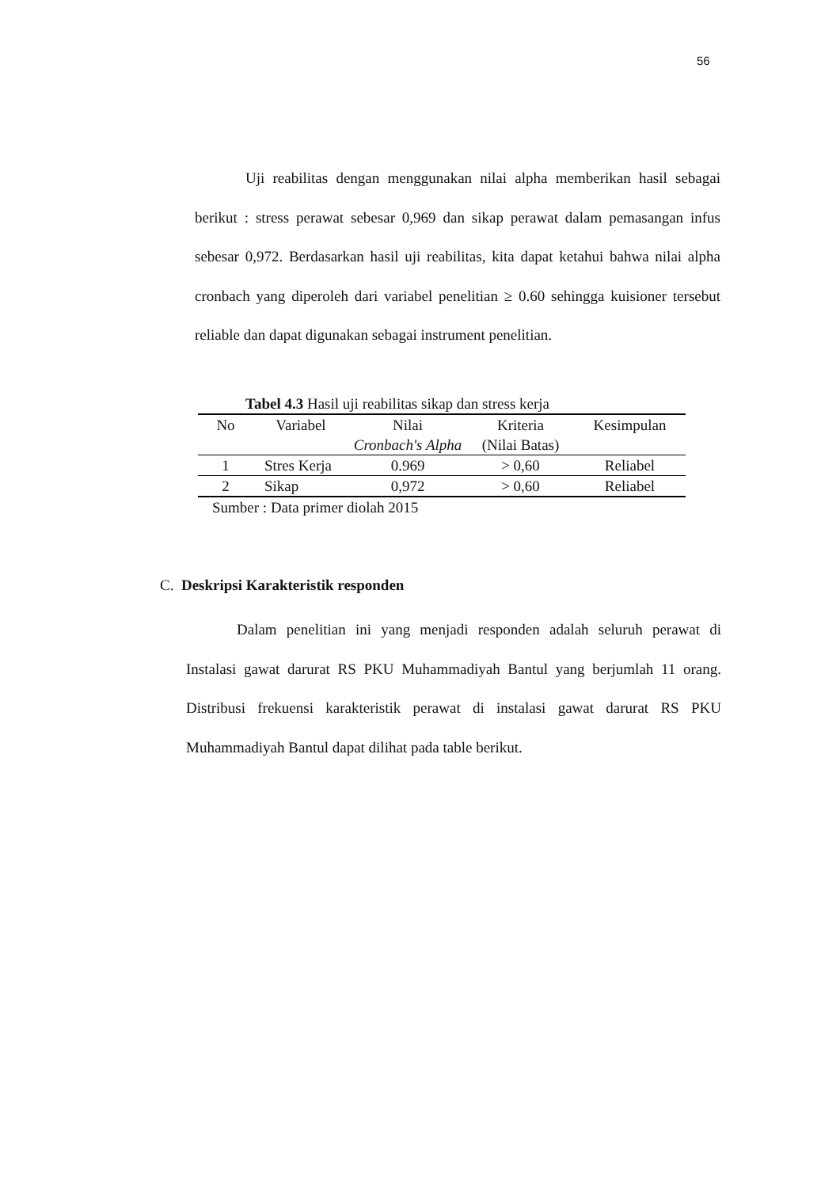56
Uji reabilitas dengan menggunakan nilai alpha memberikan hasil sebagai berikut : stress perawat sebesar 0,969 dan sikap perawat dalam pemasangan infus sebesar 0,972. Berdasarkan hasil uji reabilitas, kita dapat ketahui bahwa nilai alpha cronbach yang diperoleh dari variabel penelitian ≥ 0.60 sehingga kuisioner tersebut reliable dan dapat digunakan sebagai instrument penelitian.
Tabel 4.3 Hasil uji reabilitas sikap dan stress kerja
| No | Variabel | Nilai Cronbach's Alpha | Kriteria (Nilai Batas) | Kesimpulan |
| --- | --- | --- | --- | --- |
| 1 | Stres Kerja | 0.969 | > 0,60 | Reliabel |
| 2 | Sikap | 0,972 | > 0,60 | Reliabel |
Sumber : Data primer diolah 2015
C. Deskripsi Karakteristik responden
Dalam penelitian ini yang menjadi responden adalah seluruh perawat di Instalasi gawat darurat RS PKU Muhammadiyah Bantul yang berjumlah 11 orang. Distribusi frekuensi karakteristik perawat di instalasi gawat darurat RS PKU Muhammadiyah Bantul dapat dilihat pada table berikut.